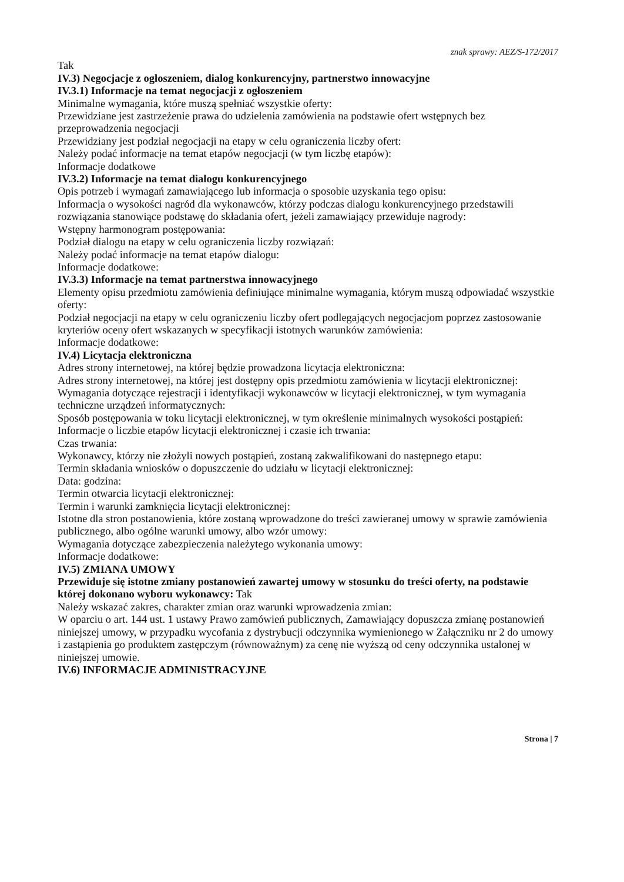znak sprawy: AEZ/S-172/2017
Tak
IV.3) Negocjacje z ogłoszeniem, dialog konkurencyjny, partnerstwo innowacyjne
IV.3.1) Informacje na temat negocjacji z ogłoszeniem
Minimalne wymagania, które muszą spełniać wszystkie oferty:
Przewidziane jest zastrzeżenie prawa do udzielenia zamówienia na podstawie ofert wstępnych bez przeprowadzenia negocjacji
Przewidziany jest podział negocjacji na etapy w celu ograniczenia liczby ofert:
Należy podać informacje na temat etapów negocjacji (w tym liczbę etapów):
Informacje dodatkowe
IV.3.2) Informacje na temat dialogu konkurencyjnego
Opis potrzeb i wymagań zamawiającego lub informacja o sposobie uzyskania tego opisu:
Informacja o wysokości nagród dla wykonawców, którzy podczas dialogu konkurencyjnego przedstawili rozwiązania stanowiące podstawę do składania ofert, jeżeli zamawiający przewiduje nagrody:
Wstępny harmonogram postępowania:
Podział dialogu na etapy w celu ograniczenia liczby rozwiązań:
Należy podać informacje na temat etapów dialogu:
Informacje dodatkowe:
IV.3.3) Informacje na temat partnerstwa innowacyjnego
Elementy opisu przedmiotu zamówienia definiujące minimalne wymagania, którym muszą odpowiadać wszystkie oferty:
Podział negocjacji na etapy w celu ograniczeniu liczby ofert podlegających negocjacjom poprzez zastosowanie kryteriów oceny ofert wskazanych w specyfikacji istotnych warunków zamówienia:
Informacje dodatkowe:
IV.4) Licytacja elektroniczna
Adres strony internetowej, na której będzie prowadzona licytacja elektroniczna:
Adres strony internetowej, na której jest dostępny opis przedmiotu zamówienia w licytacji elektronicznej:
Wymagania dotyczące rejestracji i identyfikacji wykonawców w licytacji elektronicznej, w tym wymagania techniczne urządzeń informatycznych:
Sposób postępowania w toku licytacji elektronicznej, w tym określenie minimalnych wysokości postąpień:
Informacje o liczbie etapów licytacji elektronicznej i czasie ich trwania:
Czas trwania:
Wykonawcy, którzy nie złożyli nowych postąpień, zostaną zakwalifikowani do następnego etapu:
Termin składania wniosków o dopuszczenie do udziału w licytacji elektronicznej:
Data: godzina:
Termin otwarcia licytacji elektronicznej:
Termin i warunki zamknięcia licytacji elektronicznej:
Istotne dla stron postanowienia, które zostaną wprowadzone do treści zawieranej umowy w sprawie zamówienia publicznego, albo ogólne warunki umowy, albo wzór umowy:
Wymagania dotyczące zabezpieczenia należytego wykonania umowy:
Informacje dodatkowe:
IV.5) ZMIANA UMOWY
Przewiduje się istotne zmiany postanowień zawartej umowy w stosunku do treści oferty, na podstawie której dokonano wyboru wykonawcy: Tak
Należy wskazać zakres, charakter zmian oraz warunki wprowadzenia zmian:
W oparciu o art. 144 ust. 1 ustawy Prawo zamówień publicznych, Zamawiający dopuszcza zmianę postanowień niniejszej umowy, w przypadku wycofania z dystrybucji odczynnika wymienionego w Załączniku nr 2 do umowy i zastąpienia go produktem zastępczym (równoważnym) za cenę nie wyższą od ceny odczynnika ustalonej w niniejszej umowie.
IV.6) INFORMACJE ADMINISTRACYJNE
Strona | 7